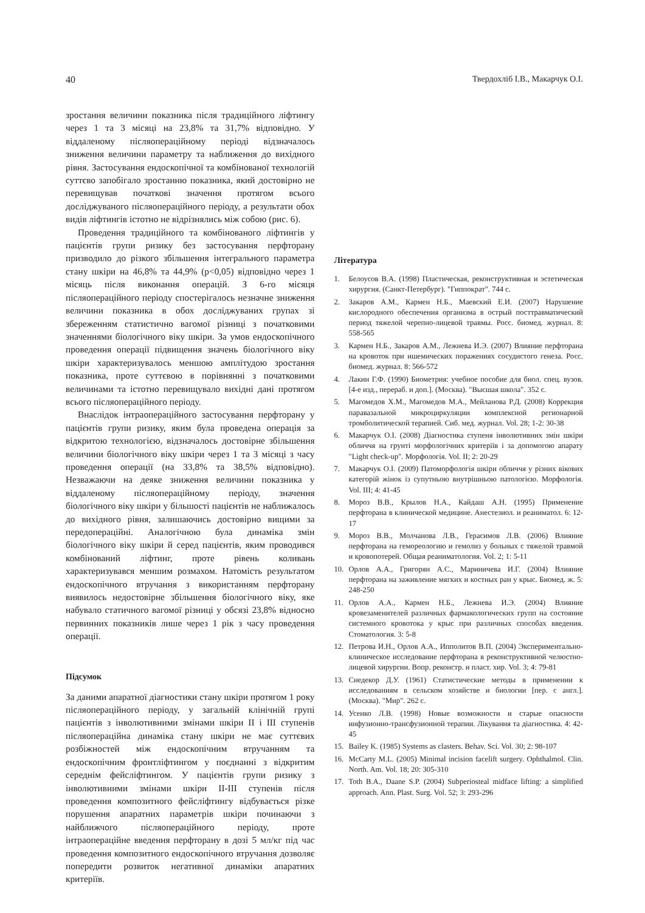40 Твердохліб І.В., Макарчук О.І.
зростання величини показника після традиційного ліфтингу через 1 та 3 місяці на 23,8% та 31,7% відповідно. У віддаленому післяопераційному періоді відзначалось зниження величини параметру та наближення до вихідного рівня. Застосування ендоскопічної та комбінованої технологій суттєво запобігало зростанню показника, який достовірно не перевищував початкові значення протягом всього досліджуваного післяопераційного періоду, а результати обох видів ліфтингів істотно не відрізнялись між собою (рис. 6).
Проведення традиційного та комбінованого ліфтингів у пацієнтів групи ризику без застосування перфторану призводило до різкого збільшення інтегрального параметра стану шкіри на 46,8% та 44,9% (p<0,05) відповідно через 1 місяць після виконання операцій. З 6-го місяця післяопераційного періоду спостерігалось незначне зниження величини показника в обох досліджуваних групах зі збереженням статистично вагомої різниці з початковими значеннями біологічного віку шкіри. За умов ендоскопічного проведення операції підвищення значень біологічного віку шкіри характеризувалось меншою амплітудою зростання показника, проте суттєвою в порівнянні з початковими величинами та істотно перевищувало вихідні дані протягом всього післяопераційного періоду.
Внаслідок інтраопераційного застосування перфторану у пацієнтів групи ризику, яким була проведена операція за відкритою технологією, відзначалось достовірне збільшення величини біологічного віку шкіри через 1 та 3 місяці з часу проведення операції (на 33,8% та 38,5% відповідно). Незважаючи на деяке зниження величини показника у віддаленому післяопераційному періоду, значення біологічного віку шкіри у більшості пацієнтів не наближалось до вихідного рівня, залишаючись достовірно вищими за передопераційні. Аналогічною була динаміка змін біологічного віку шкіри й серед пацієнтів, яким проводився комбінований ліфтинг, проте рівень коливань характеризувався меншим розмахом. Натомість результатом ендоскопічного втручання з використанням перфторану виявилось недостовірне збільшення біологічного віку, яке набувало статичного вагомої різниці у обсязі 23,8% відносно первинних показників лише через 1 рік з часу проведення операції.
Підсумок
За даними апаратної діагностики стану шкіри протягом 1 року післяопераційного періоду, у загальній клінічній групі пацієнтів з інволютивними змінами шкіри II і III ступенів післяопераційна динаміка стану шкіри не має суттєвих розбіжностей між ендоскопічним втручанням та ендоскопічним фронтліфтингом у поєднанні з відкритим середнім фейсліфтингом. У пацієнтів групи ризику з інволютивними змінами шкіри II-III ступенів після проведення композитного фейсліфтингу відбувається різке порушення апаратних параметрів шкіри починаючи з найближчого післяопераційного періоду, проте інтраопераційне введення перфторану в дозі 5 мл/кг під час проведення композитного ендоскопічного втручання дозволяє попередити розвиток негативної динаміки апаратних критеріїв.
Література
1. Белоусов В.А. (1998) Пластическая, реконструктивная и эстетическая хирургия. (Санкт-Петербург). "Гиппократ". 744 с.
2. Закаров А.М., Кармен Н.Б., Маевский Е.И. (2007) Нарушение кислородного обеспечения организма в острый посттравматический период тяжелой черепно-лицевой травмы. Росс. биомед. журнал. 8: 558-565
3. Кармен Н.Б., Закаров А.М., Лежнева И.Э. (2007) Влияние перфторана на кровоток при ишемических поражениях сосудистого генеза. Росс. биомед. журнал. 8: 566-572
4. Лакин Г.Ф. (1990) Биометрия: учебное пособие для биол. спец. вузов. [4-е изд., перераб. и доп.]. (Москва). "Высшая школа". 352 с.
5. Магомедов Х.М., Магомедов М.А., Мейланова Р.Д. (2008) Коррекция паравазальной микроциркуляции комплексной регионарной тромболитической терапией. Сиб. мед. журнал. Vol. 28; 1-2: 30-38
6. Макарчук О.І. (2008) Діагностика ступеня інволютивних змін шкіри обличчя на грунті морфологічних критеріїв і за допомогою апарату "Light check-up". Морфологія. Vol. II; 2: 20-29
7. Макарчук О.І. (2009) Патоморфологія шкіри обличчя у різних вікових категорій жінок із супутньою внутрішньою патологією. Морфологія. Vol. III; 4: 41-45
8. Мороз В.В., Крылов Н.А., Кайдаш А.Н. (1995) Применение перфторана в клинической медицине. Анестезиол. и реаниматол. 6: 12-17
9. Мороз В.В., Молчанова Л.В., Герасимов Л.В. (2006) Влияние перфторана на гемореологию и гемолиз у больных с тяжелой травмой и кровопотерей. Общая реаниматология. Vol. 2; 1: 5-11
10. Орлов А.А., Григорян А.С., Мариничева И.Г. (2004) Влияние перфторана на заживление мягких и костных ран у крыс. Биомед. ж. 5: 248-250
11. Орлов А.А., Кармен Н.Б., Лежнева И.Э. (2004) Влияние кровезаменителей различных фармакологических групп на состояние системного кровотока у крыс при различных способах введения. Стоматология. 3: 5-8
12. Петрова И.Н., Орлов А.А., Ипполитов В.П. (2004) Экспериментально-клиническое исследование перфторана в реконструктивной челюстно-лицевой хирургии. Вопр. реконстр. и пласт. хир. Vol. 3; 4: 79-81
13. Снедекор Д.У. (1961) Статистические методы в применении к исследованиям в сельском хозяйстве и биологии [пер. с англ.]. (Москва). "Мир". 262 с.
14. Усенко Л.В. (1998) Новые возможности и старые опасности инфузионно-трансфузионной терапии. Лікування та діагностика. 4: 42-45
15. Bailey K. (1985) Systems as clasters. Behav. Sci. Vol. 30; 2: 98-107
16. McCarty M.L. (2005) Minimal incision facelift surgery. Ophthalmol. Clin. North. Am. Vol. 18; 20: 305-310
17. Toth B.A., Daane S.P. (2004) Subperiosteal midface lifting: a simplified approach. Ann. Plast. Surg. Vol. 52; 3: 293-296